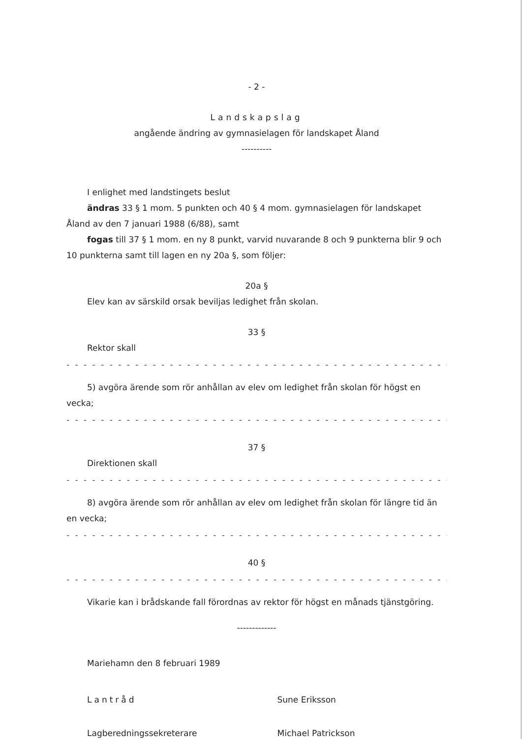- 2 -
Landskapslag
angående ändring av gymnasielagen för landskapet Åland
----------
I enlighet med landstingets beslut
ändras 33 § 1 mom. 5 punkten och 40 § 4 mom. gymnasielagen för landskapet Åland av den 7 januari 1988 (6/88), samt
fogas till 37 § 1 mom. en ny 8 punkt, varvid nuvarande 8 och 9 punkterna blir 9 och 10 punkterna samt till lagen en ny 20a §, som följer:
20a §
Elev kan av särskild orsak beviljas ledighet från skolan.
33 §
Rektor skall
- - - - - - - - - - - - - - - - - - - - - - - - - - - - - - - - - - - - - - - - - - - - - - -
5) avgöra ärende som rör anhållan av elev om ledighet från skolan för högst en vecka;
- - - - - - - - - - - - - - - - - - - - - - - - - - - - - - - - - - - - - - - - - - - - - - -
37 §
Direktionen skall
- - - - - - - - - - - - - - - - - - - - - - - - - - - - - - - - - - - - - - - - - - - - - - -
8) avgöra ärende som rör anhållan av elev om ledighet från skolan för längre tid än en vecka;
- - - - - - - - - - - - - - - - - - - - - - - - - - - - - - - - - - - - - - - - - - - - - - -
40 §
- - - - - - - - - - - - - - - - - - - - - - - - - - - - - - - - - - - - - - - - - - - - - - -
Vikarie kan i brådskande fall förordnas av rektor för högst en månads tjänstgöring.
-------------
Mariehamn den 8 februari 1989
Lantråd Sune Eriksson
Lagberedningssekreterare Michael Patrickson